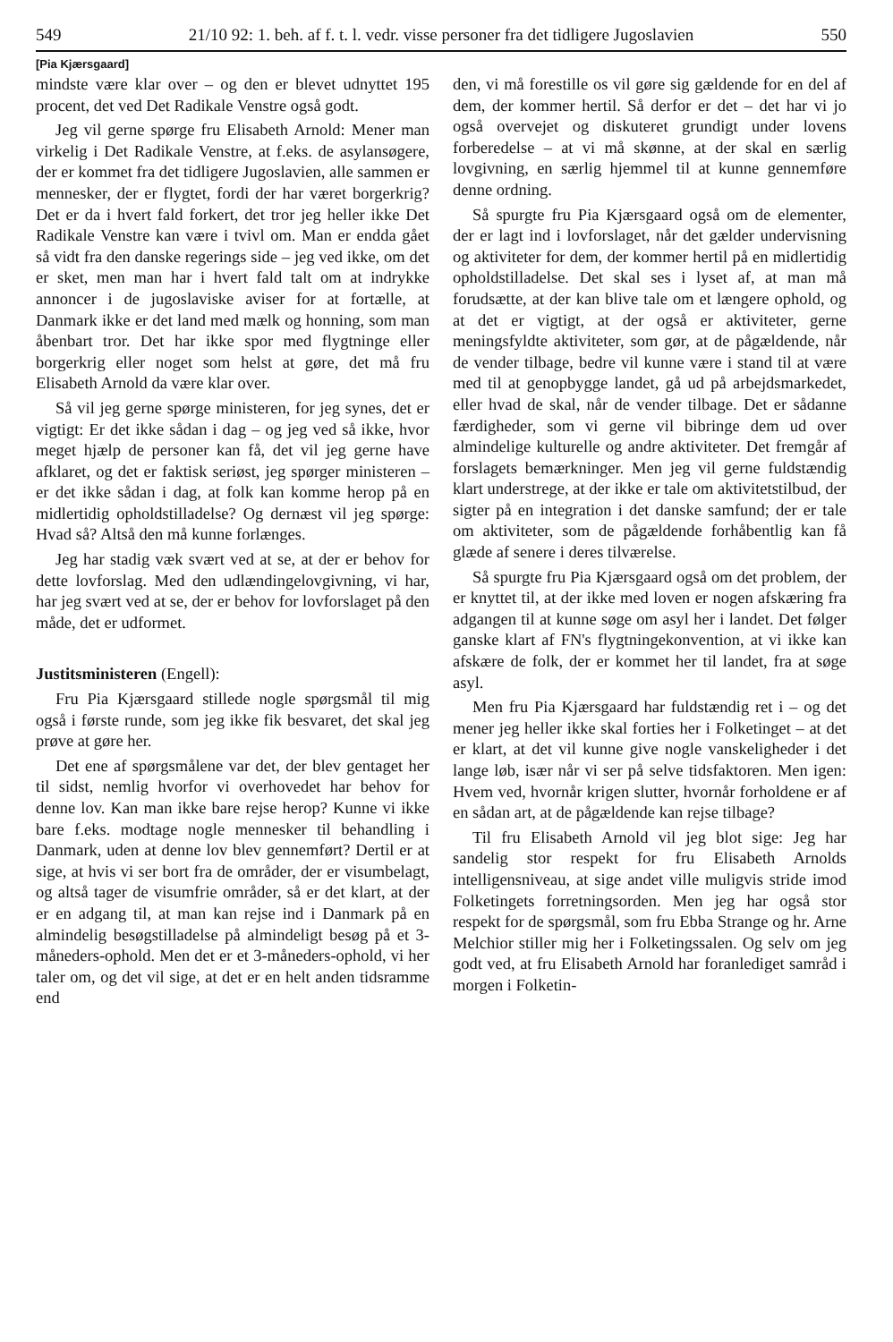549 21/10 92: 1. beh. af f. t. l. vedr. visse personer fra det tidligere Jugoslavien 550
[Pia Kjærsgaard]
mindste være klar over – og den er blevet udnyttet 195 procent, det ved Det Radikale Venstre også godt.
Jeg vil gerne spørge fru Elisabeth Arnold: Mener man virkelig i Det Radikale Venstre, at f.eks. de asylansøgere, der er kommet fra det tidligere Jugoslavien, alle sammen er mennesker, der er flygtet, fordi der har været borgerkrig? Det er da i hvert fald forkert, det tror jeg heller ikke Det Radikale Venstre kan være i tvivl om. Man er endda gået så vidt fra den danske regerings side – jeg ved ikke, om det er sket, men man har i hvert fald talt om at indrykke annoncer i de jugoslaviske aviser for at fortælle, at Danmark ikke er det land med mælk og honning, som man åbenbart tror. Det har ikke spor med flygtninge eller borgerkrig eller noget som helst at gøre, det må fru Elisabeth Arnold da være klar over.
Så vil jeg gerne spørge ministeren, for jeg synes, det er vigtigt: Er det ikke sådan i dag – og jeg ved så ikke, hvor meget hjælp de personer kan få, det vil jeg gerne have afklaret, og det er faktisk seriøst, jeg spørger ministeren – er det ikke sådan i dag, at folk kan komme herop på en midlertidig opholdstilladelse? Og dernæst vil jeg spørge: Hvad så? Altså den må kunne forlænges.
Jeg har stadig væk svært ved at se, at der er behov for dette lovforslag. Med den udlændingelovgivning, vi har, har jeg svært ved at se, der er behov for lovforslaget på den måde, det er udformet.
Justitsministeren (Engell):
Fru Pia Kjærsgaard stillede nogle spørgsmål til mig også i første runde, som jeg ikke fik besvaret, det skal jeg prøve at gøre her.
Det ene af spørgsmålene var det, der blev gentaget her til sidst, nemlig hvorfor vi overhovedet har behov for denne lov. Kan man ikke bare rejse herop? Kunne vi ikke bare f.eks. modtage nogle mennesker til behandling i Danmark, uden at denne lov blev gennemført? Dertil er at sige, at hvis vi ser bort fra de områder, der er visumbelagt, og altså tager de visumfrie områder, så er det klart, at der er en adgang til, at man kan rejse ind i Danmark på en almindelig besøgstilladelse på almindeligt besøg på et 3-måneders-ophold. Men det er et 3-måneders-ophold, vi her taler om, og det vil sige, at det er en helt anden tidsramme end
den, vi må forestille os vil gøre sig gældende for en del af dem, der kommer hertil. Så derfor er det – det har vi jo også overvejet og diskuteret grundigt under lovens forberedelse – at vi må skønne, at der skal en særlig lovgivning, en særlig hjemmel til at kunne gennemføre denne ordning.
Så spurgte fru Pia Kjærsgaard også om de elementer, der er lagt ind i lovforslaget, når det gælder undervisning og aktiviteter for dem, der kommer hertil på en midlertidig opholdstilladelse. Det skal ses i lyset af, at man må forudsætte, at der kan blive tale om et længere ophold, og at det er vigtigt, at der også er aktiviteter, gerne meningsfyldte aktiviteter, som gør, at de pågældende, når de vender tilbage, bedre vil kunne være i stand til at være med til at genopbygge landet, gå ud på arbejdsmarkedet, eller hvad de skal, når de vender tilbage. Det er sådanne færdigheder, som vi gerne vil bibringe dem ud over almindelige kulturelle og andre aktiviteter. Det fremgår af forslagets bemærkninger. Men jeg vil gerne fuldstændig klart understrege, at der ikke er tale om aktivitetstilbud, der sigter på en integration i det danske samfund; der er tale om aktiviteter, som de pågældende forhåbentlig kan få glæde af senere i deres tilværelse.
Så spurgte fru Pia Kjærsgaard også om det problem, der er knyttet til, at der ikke med loven er nogen afskæring fra adgangen til at kunne søge om asyl her i landet. Det følger ganske klart af FN's flygtningekonvention, at vi ikke kan afskære de folk, der er kommet her til landet, fra at søge asyl.
Men fru Pia Kjærsgaard har fuldstændig ret i – og det mener jeg heller ikke skal forties her i Folketinget – at det er klart, at det vil kunne give nogle vanskeligheder i det lange løb, især når vi ser på selve tidsfaktoren. Men igen: Hvem ved, hvornår krigen slutter, hvornår forholdene er af en sådan art, at de pågældende kan rejse tilbage?
Til fru Elisabeth Arnold vil jeg blot sige: Jeg har sandelig stor respekt for fru Elisabeth Arnolds intelligensniveau, at sige andet ville muligvis stride imod Folketingets forretningsorden. Men jeg har også stor respekt for de spørgsmål, som fru Ebba Strange og hr. Arne Melchior stiller mig her i Folketingssalen. Og selv om jeg godt ved, at fru Elisabeth Arnold har foranlediget samråd i morgen i Folketin-